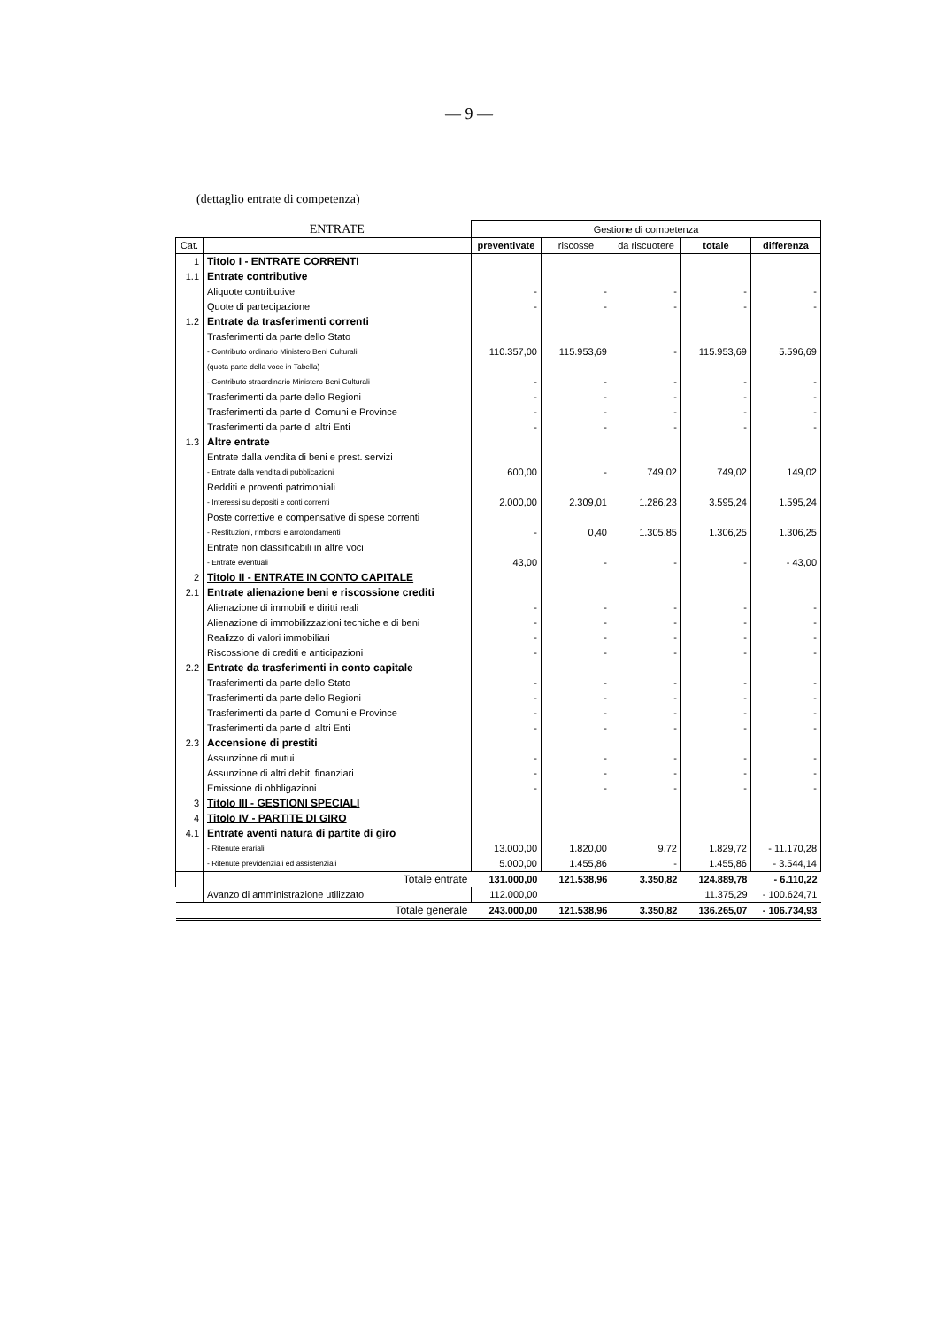— 9 —
(dettaglio entrate di competenza)
| | ENTRATE | Gestione di competenza | | | | |
| Cat. | | preventivate | riscosse | da riscuotere | totale | differenza |
| 1 | Titolo I - ENTRATE CORRENTI | | | | | |
| 1.1 | Entrate contributive | | | | | |
| | Aliquote contributive | - | - | - | - | - |
| | Quote di partecipazione | - | - | - | - | - |
| 1.2 | Entrate da trasferimenti correnti | | | | | |
| | Trasferimenti da parte dello Stato | | | | | |
| | - Contributo ordinario Ministero Beni Culturali | 110.357,00 | 115.953,69 | - | 115.953,69 | 5.596,69 |
| | (quota parte della voce in Tabella) | | | | | |
| | - Contributo straordinario Ministero Beni Culturali | - | - | - | - | - |
| | Trasferimenti da parte dello Regioni | - | - | - | - | - |
| | Trasferimenti da parte di Comuni e Province | - | - | - | - | - |
| | Trasferimenti da parte di altri Enti | - | - | - | - | - |
| 1.3 | Altre entrate | | | | | |
| | Entrate dalla vendita di beni e prest. servizi | | | | | |
| | - Entrate dalla vendita di pubblicazioni | 600,00 | - | 749,02 | 749,02 | 149,02 |
| | Redditi e proventi patrimoniali | | | | | |
| | - Interessi su depositi e conti correnti | 2.000,00 | 2.309,01 | 1.286,23 | 3.595,24 | 1.595,24 |
| | Poste correttive e compensative di spese correnti | | | | | |
| | - Restituzioni, rimborsi e arrotondamenti | - | 0,40 | 1.305,85 | 1.306,25 | 1.306,25 |
| | Entrate non classificabili in altre voci | | | | | |
| | - Entrate eventuali | 43,00 | - | - | - | - 43,00 |
| 2 | Titolo II - ENTRATE IN CONTO CAPITALE | | | | | |
| 2.1 | Entrate alienazione beni e riscossione crediti | | | | | |
| | Alienazione di immobili e diritti reali | - | - | - | - | - |
| | Alienazione di immobilizzazioni tecniche e di beni | - | - | - | - | - |
| | Realizzo di valori immobiliari | - | - | - | - | - |
| | Riscossione di crediti e anticipazioni | - | - | - | - | - |
| 2.2 | Entrate da trasferimenti in conto capitale | | | | | |
| | Trasferimenti da parte dello Stato | - | - | - | - | - |
| | Trasferimenti da parte dello Regioni | - | - | - | - | - |
| | Trasferimenti da parte di Comuni e Province | - | - | - | - | - |
| | Trasferimenti da parte di altri Enti | - | - | - | - | - |
| 2.3 | Accensione di prestiti | | | | | |
| | Assunzione di mutui | - | - | - | - | - |
| | Assunzione di altri debiti finanziari | - | - | - | - | - |
| | Emissione di obbligazioni | - | - | - | - | - |
| 3 | Titolo III - GESTIONI SPECIALI | | | | | |
| 4 | Titolo IV - PARTITE DI GIRO | | | | | |
| 4.1 | Entrate aventi natura di partite di giro | | | | | |
| | - Ritenute erariali | 13.000,00 | 1.820,00 | 9,72 | 1.829,72 | - 11.170,28 |
| | - Ritenute previdenziali ed assistenziali | 5.000,00 | 1.455,86 | - | 1.455,86 | - 3.544,14 |
| | Totale entrate | 131.000,00 | 121.538,96 | 3.350,82 | 124.889,78 | - 6.110,22 |
| | Avanzo di amministrazione utilizzato | 112.000,00 | | | 11.375,29 | - 100.624,71 |
| | Totale generale | 243.000,00 | 121.538,96 | 3.350,82 | 136.265,07 | - 106.734,93 |